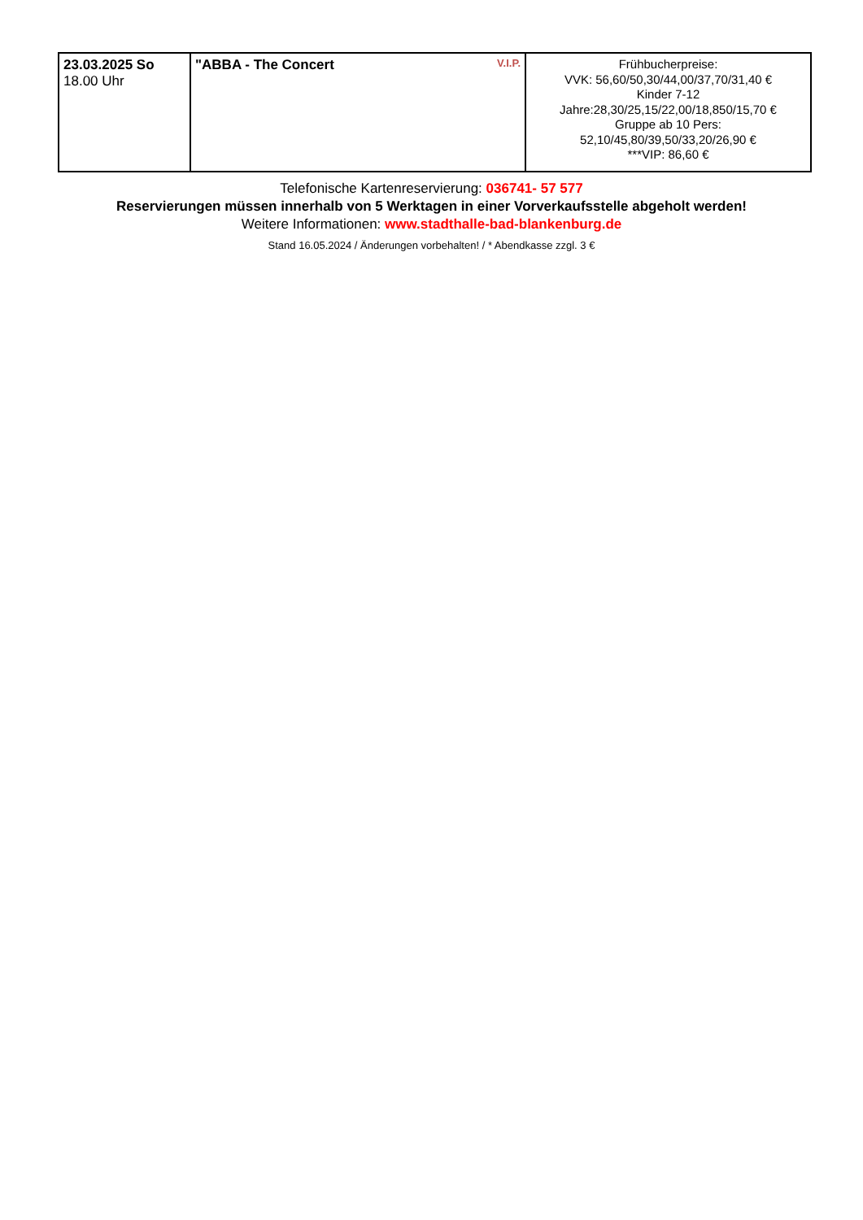| 23.03.2025 So 18.00 Uhr | V.I.P. "ABBA - The Concert | Frühbucherpreise: VVK: 56,60/50,30/44,00/37,70/31,40 € Kinder 7-12 Jahre:28,30/25,15/22,00/18,850/15,70 € Gruppe ab 10 Pers: 52,10/45,80/39,50/33,20/26,90 € ***VIP: 86,60 € |
Telefonische Kartenreservierung: 036741- 57 577
Reservierungen müssen innerhalb von 5 Werktagen in einer Vorverkaufsstelle abgeholt werden!
Weitere Informationen: www.stadthalle-bad-blankenburg.de
Stand 16.05.2024 / Änderungen vorbehalten! / * Abendkasse zzgl. 3 €